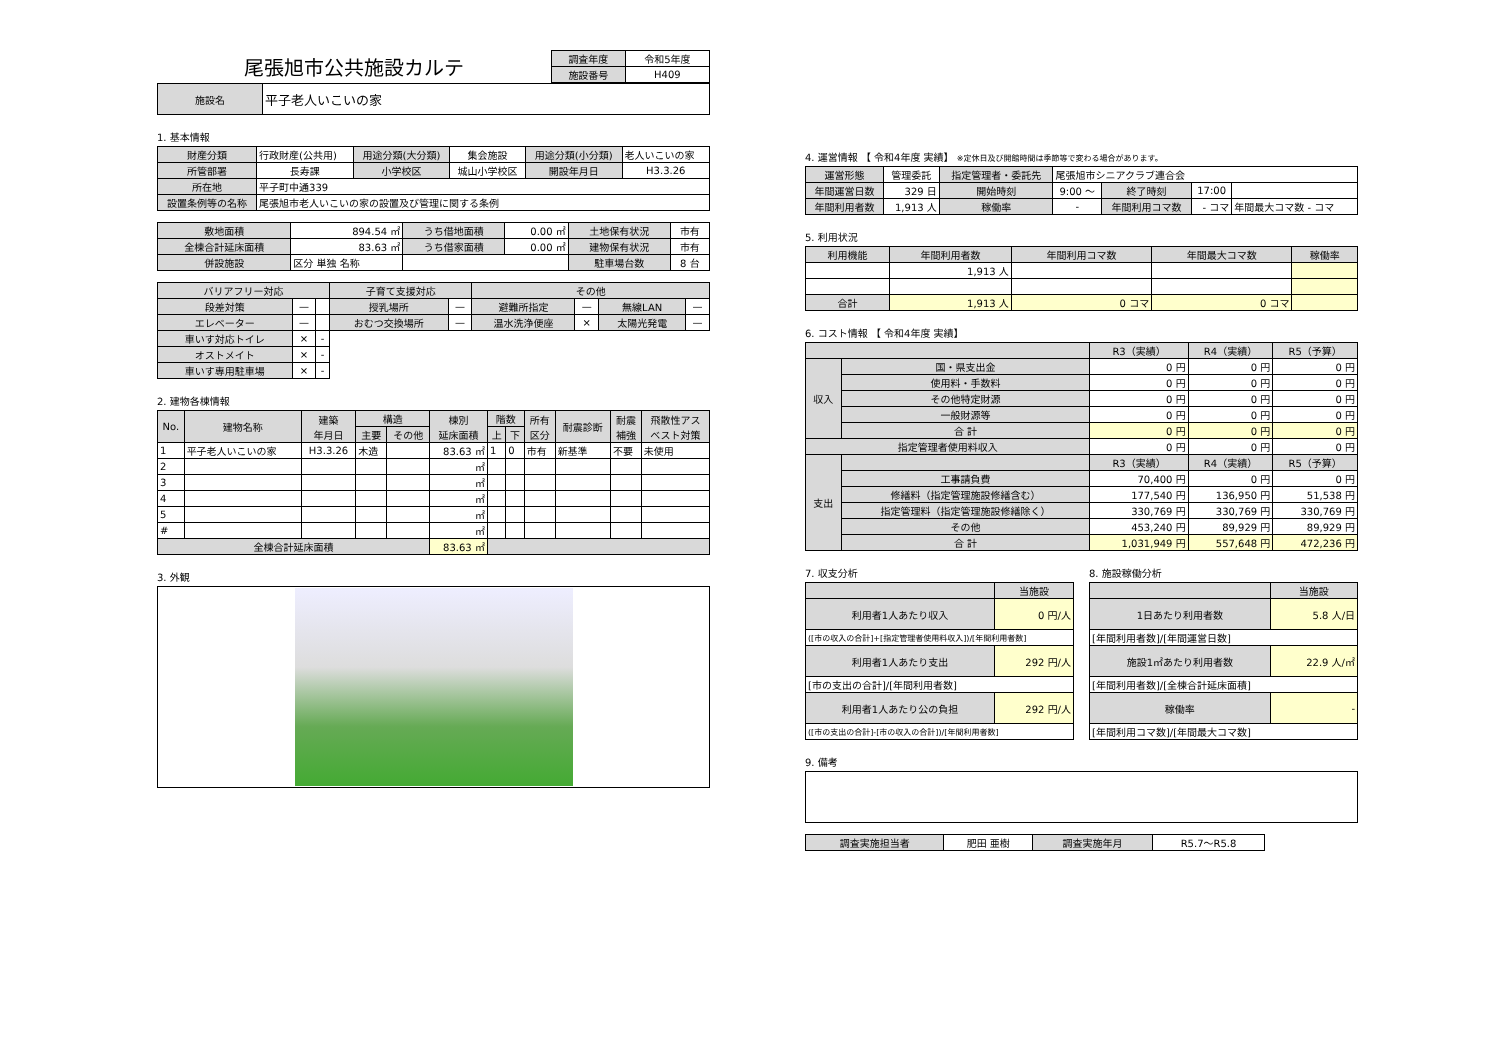| 尾張旭市公共施設カルテ | 調査年度 | 令和5年度 |
| | 施設番号 | H409 |
| 施設名 | 平子老人いこいの家 |
1. 基本情報
| 財産分類 | 行政財産(公共用) | 用途分類(大分類) | 集会施設 | 用途分類(小分類) | 老人いこいの家 |
| 所管部署 | 長寿課 | 小学校区 | 城山小学校区 | 開設年月日 | H3.3.26 |
| 所在地 | 平子町中通339 | | | | |
| 設置条例等の名称 | 尾張旭市老人いこいの家の設置及び管理に関する条例 | | | | |
| 敷地面積 | 894.54 ㎡ | うち借地面積 | 0.00 ㎡ | 土地保有状況 | 市有 |
| 全棟合計延床面積 | 83.63 ㎡ | うち借家面積 | 0.00 ㎡ | 建物保有状況 | 市有 |
| 併設施設 | 区分 単独 名称 | | | 駐車場台数 | 8 台 |
| バリアフリー対応 | | | 子育て支援対応 | | その他 | | | |
| 段差対策 | — | | 授乳場所 | — | 避難所指定 | — | 無線LAN | — |
| エレベーター | — | | おむつ交換場所 | — | 温水洗浄便座 | × | 太陽光発電 | — |
| 車いす対応トイレ | × | - | | | | | | |
| オストメイト | × | - | | | | | | |
| 車いす専用駐車場 | × | - | | | | | | |
2. 建物各棟情報
| No. | 建物名称 | 建築 年月日 | 構造 | | 棟別 延床面積 | 階数 | | 所有 区分 | 耐震診断 | 耐震 補強 | 飛散性アス ベスト対策 |
| | | | 主要 | その他 | | 上 | 下 | | | | |
| 1 | 平子老人いこいの家 | H3.3.26 | 木造 | | 83.63 ㎡ | 1 | 0 | 市有 | 新基準 | 不要 | 未使用 |
| 2 | | | | | ㎡ | | | | | | |
| 3 | | | | | ㎡ | | | | | | |
| 4 | | | | | ㎡ | | | | | | |
| 5 | | | | | ㎡ | | | | | | |
| # | | | | | ㎡ | | | | | | |
| 全棟合計延床面積 | | | | | 83.63 ㎡ | | | | | | |
3. 外観
4. 運営情報 【 令和4年度 実績】 ※定休日及び開館時間は季節等で変わる場合があります。
| 運営形態 | 管理委託 | 指定管理者・委託先 | 尾張旭市シニアクラブ連合会 | | | |
| 年間運営日数 | 329 日 | 開始時刻 | 9:00 ～ | 終了時刻 | 17:00 | |
| 年間利用者数 | 1,913 人 | 稼働率 | - | 年間利用コマ数 | - コマ | 年間最大コマ数 - コマ |
5. 利用状況
| 利用機能 | 年間利用者数 | 年間利用コマ数 | 年間最大コマ数 | 稼働率 |
| | 1,913 人 | | | |
| 合計 | 1,913 人 | 0 コマ | 0 コマ | |
6. コスト情報 【 令和4年度 実績】
| | | R3（実績） | R4（実績） | R5（予算） |
| 収入 | 国・県支出金 | 0 円 | 0 円 | 0 円 |
| | 使用料・手数料 | 0 円 | 0 円 | 0 円 |
| | その他特定財源 | 0 円 | 0 円 | 0 円 |
| | 一般財源等 | 0 円 | 0 円 | 0 円 |
| | 合 計 | 0 円 | 0 円 | 0 円 |
| 指定管理者使用料収入 | | 0 円 | 0 円 | 0 円 |
| 支出 | | R3（実績） | R4（実績） | R5（予算） |
| | 工事請負費 | 70,400 円 | 0 円 | 0 円 |
| | 修繕料（指定管理施設修繕含む） | 177,540 円 | 136,950 円 | 51,538 円 |
| | 指定管理料（指定管理施設修繕除く） | 330,769 円 | 330,769 円 | 330,769 円 |
| | その他 | 453,240 円 | 89,929 円 | 89,929 円 |
| | 合 計 | 1,031,949 円 | 557,648 円 | 472,236 円 |
7. 収支分析
| | 当施設 |
| 利用者1人あたり収入 | 0 円/人 |
| ([市の収入の合計]+[指定管理者使用料収入])/[年間利用者数] | |
| 利用者1人あたり支出 | 292 円/人 |
| [市の支出の合計]/[年間利用者数] | |
| 利用者1人あたり公の負担 | 292 円/人 |
| ([市の支出の合計]-[市の収入の合計])/[年間利用者数] | |
8. 施設稼働分析
| | 当施設 |
| 1日あたり利用者数 | 5.8 人/日 |
| [年間利用者数]/[年間運営日数] | |
| 施設1㎡あたり利用者数 | 22.9 人/㎡ |
| [年間利用者数]/[全棟合計延床面積] | |
| 稼働率 | - |
| [年間利用コマ数]/[年間最大コマ数] | |
9. 備考
| 調査実施担当者 | 肥田 亜樹 | 調査実施年月 | R5.7～R5.8 |